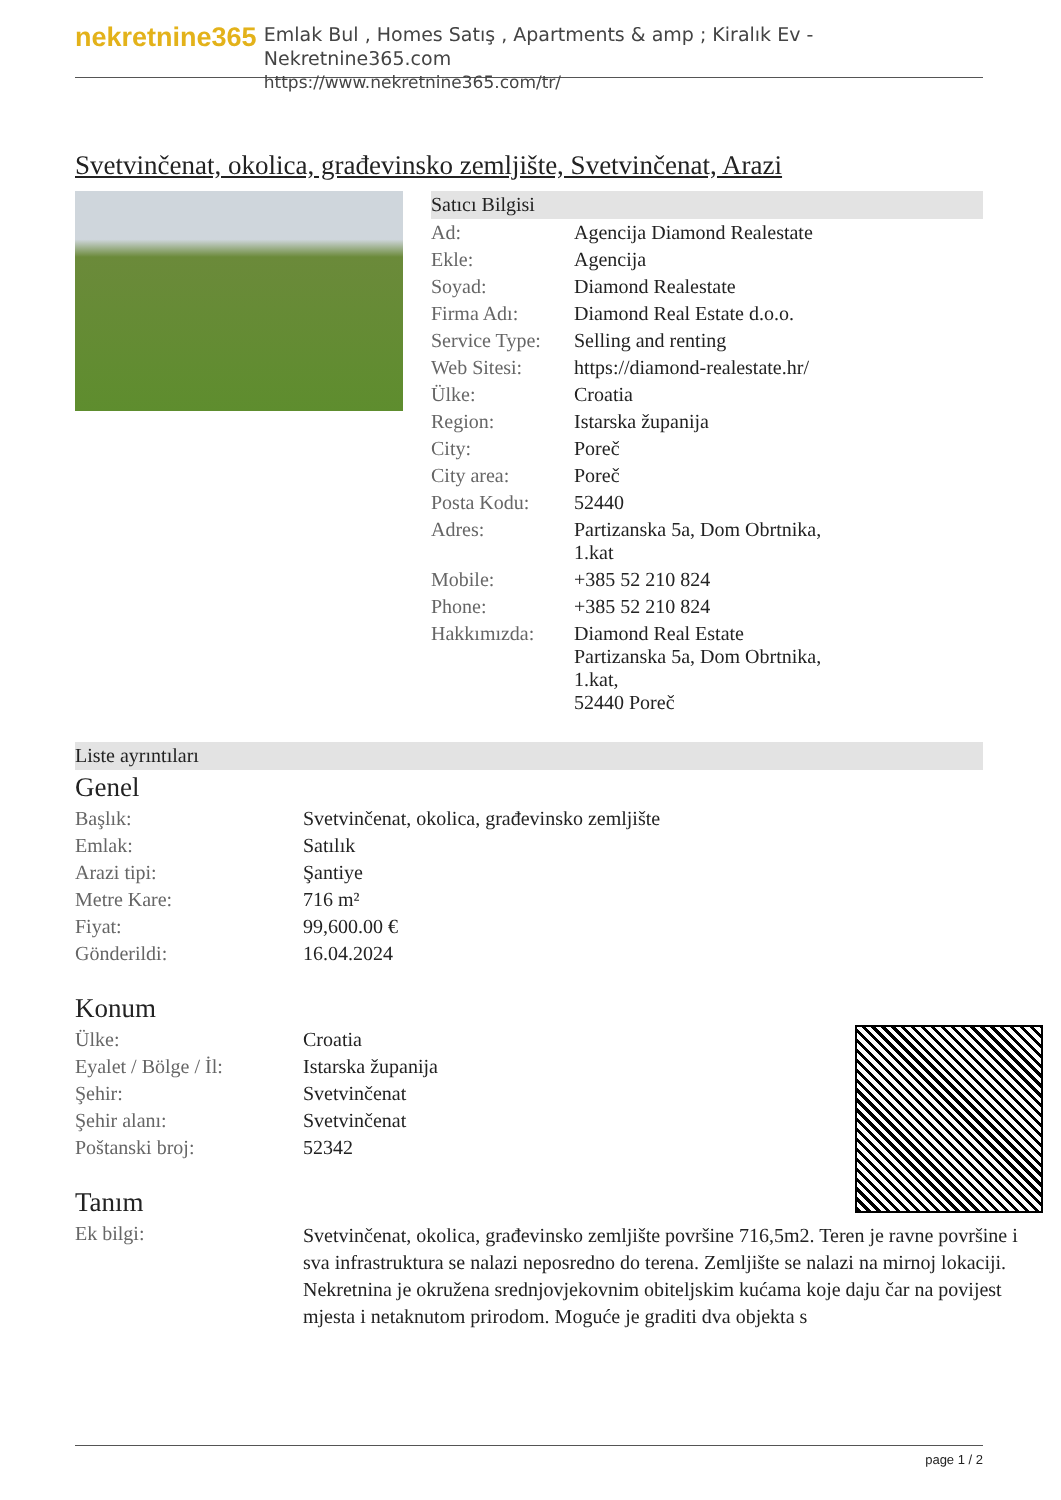nekretnine365
Emlak Bul , Homes Satış , Apartments & amp ; Kiralık Ev - Nekretnine365.com
https://www.nekretnine365.com/tr/
Svetvinčenat, okolica, građevinsko zemljište, Svetvinčenat, Arazi
Satıcı Bilgisi
| Ad: | Agencija Diamond Realestate |
| Ekle: | Agencija |
| Soyad: | Diamond Realestate |
| Firma Adı: | Diamond Real Estate d.o.o. |
| Service Type: | Selling and renting |
| Web Sitesi: | https://diamond-realestate.hr/ |
| Ülke: | Croatia |
| Region: | Istarska županija |
| City: | Poreč |
| City area: | Poreč |
| Posta Kodu: | 52440 |
| Adres: | Partizanska 5a, Dom Obrtnika, 1.kat |
| Mobile: | +385 52 210 824 |
| Phone: | +385 52 210 824 |
| Hakkımızda: | Diamond Real Estate Partizanska 5a, Dom Obrtnika, 1.kat, 52440 Poreč |
Liste ayrıntıları
Genel
| Başlık: | Svetvinčenat, okolica, građevinsko zemljište |
| Emlak: | Satılık |
| Arazi tipi: | Şantiye |
| Metre Kare: | 716 m² |
| Fiyat: | 99,600.00 € |
| Gönderildi: | 16.04.2024 |
Konum
| Ülke: | Croatia |
| Eyalet / Bölge / İl: | Istarska županija |
| Şehir: | Svetvinčenat |
| Şehir alanı: | Svetvinčenat |
| Poštanski broj: | 52342 |
Tanım
| Ek bilgi: | Svetvinčenat, okolica, građevinsko zemljište površine 716,5m2. Teren je ravne površine i sva infrastruktura se nalazi neposredno do terena. Zemljište se nalazi na mirnoj lokaciji. Nekretnina je okružena srednjovjekovnim obiteljskim kućama koje daju čar na povijest mjesta i netaknutom prirodom. Moguće je graditi dva objekta s |
page 1 / 2